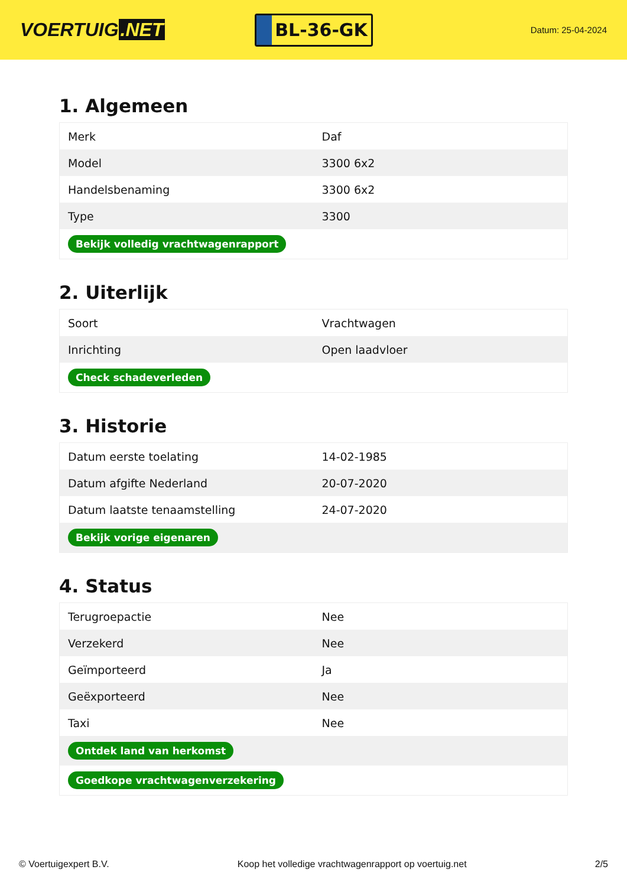VOERTUIG.NET
BL-36-GK
Datum: 25-04-2024
1. Algemeen
| Merk | Daf |
| Model | 3300 6x2 |
| Handelsbenaming | 3300 6x2 |
| Type | 3300 |
| Bekijk volledig vrachtwagenrapport | |
2. Uiterlijk
| Soort | Vrachtwagen |
| Inrichting | Open laadvloer |
| Check schadeverleden | |
3. Historie
| Datum eerste toelating | 14-02-1985 |
| Datum afgifte Nederland | 20-07-2020 |
| Datum laatste tenaamstelling | 24-07-2020 |
| Bekijk vorige eigenaren | |
4. Status
| Terugroepactie | Nee |
| Verzekerd | Nee |
| Geïmporteerd | Ja |
| Geëxporteerd | Nee |
| Taxi | Nee |
| Ontdek land van herkomst | |
| Goedkope vrachtwagenverzekering | |
© Voertuigexpert B.V. Koop het volledige vrachtwagenrapport op voertuig.net 2/5